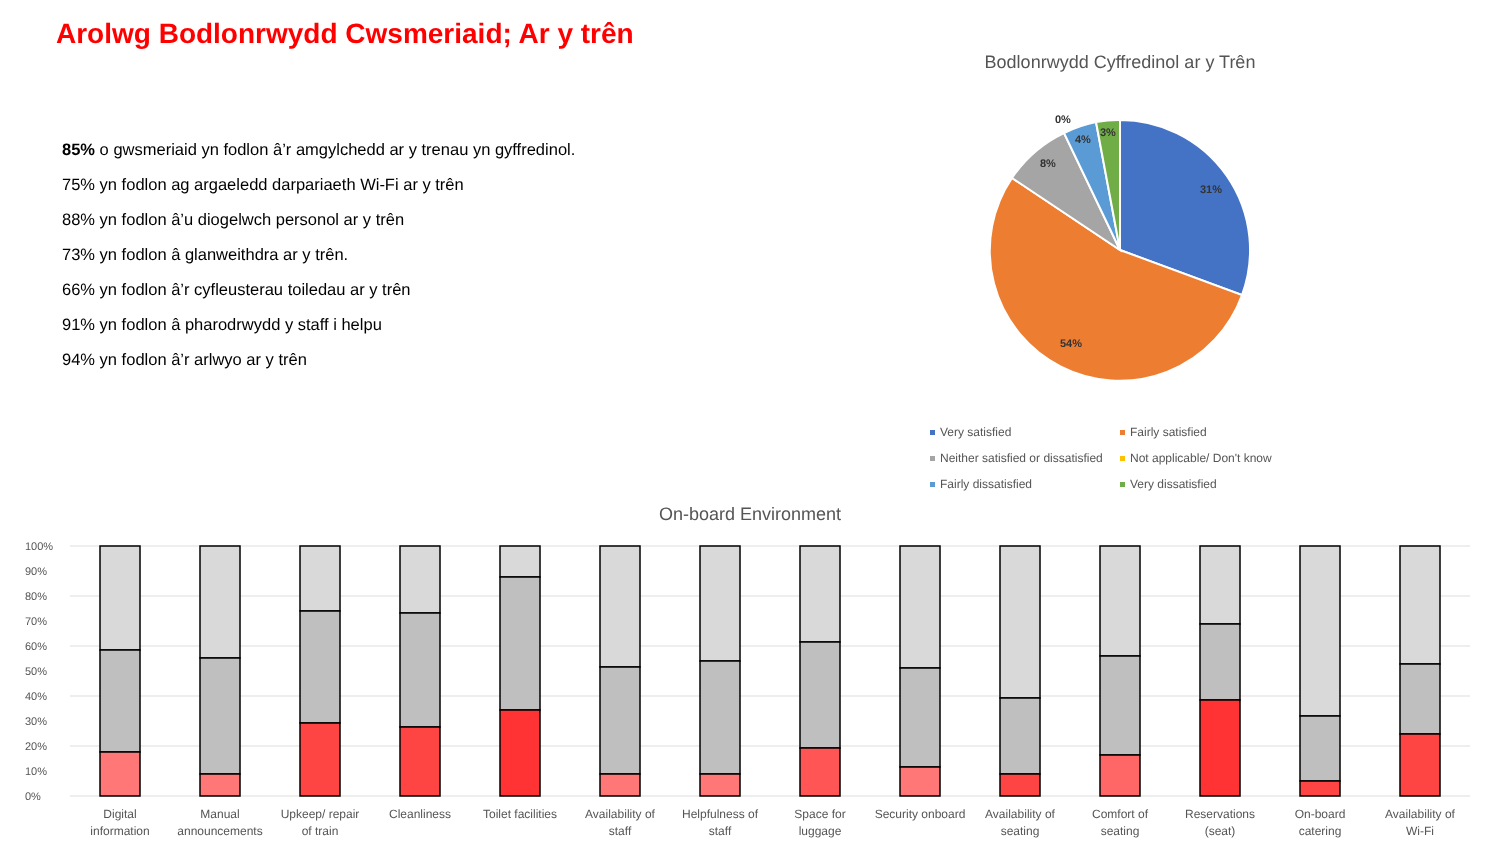Arolwg Bodlonrwydd Cwsmeriaid; Ar y trên
85% o gwsmeriaid yn fodlon â’r amgylchedd ar y trenau yn gyffredinol.
75% yn fodlon ag argaeledd darpariaeth Wi-Fi ar y trên
88% yn fodlon â’u diogelwch personol ar y trên
73% yn fodlon â glanweithdra ar y trên.
66% yn fodlon â’r cyfleusterau toiledau ar y trên
91% yn fodlon â pharodrwydd y staff i helpu
94% yn fodlon â’r arlwyo ar y trên
Bodlonrwydd Cyffredinol ar y Trên
31%
54%
8%
4%
3%
0%
Very satisfied
Fairly satisfied
Neither satisfied or dissatisfied
Not applicable/ Don't know
Fairly dissatisfied
Very dissatisfied
On-board Environment
100%
90%
80%
70%
60%
50%
40%
30%
20%
10%
0%
Digital
information
Manual
announcements
Upkeep/ repair
of train
Cleanliness
Toilet facilities
Availability of
staff
Helpfulness of
staff
Space for
luggage
Security onboard
Availability of
seating
Comfort of
seating
Reservations
(seat)
On-board
catering
Availability of
Wi-Fi